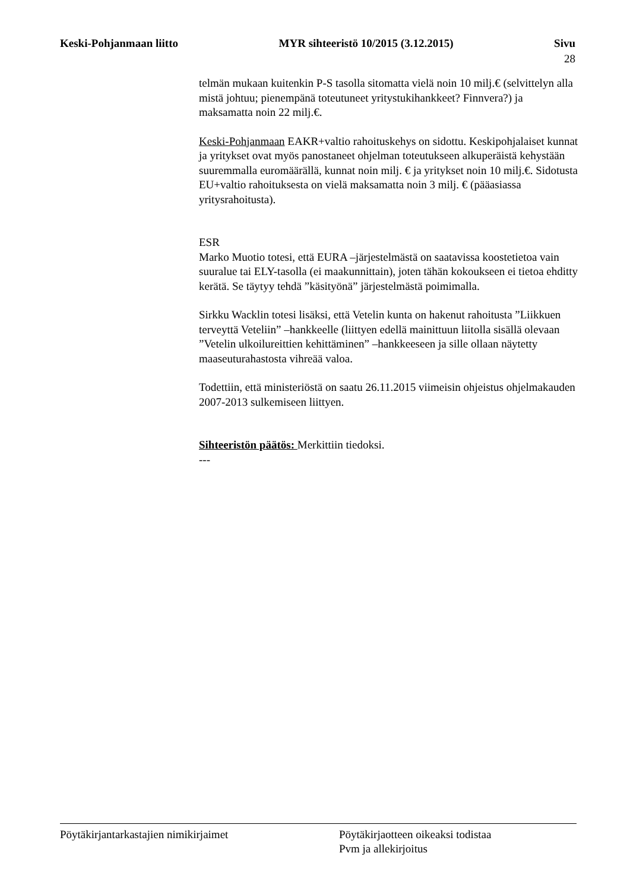Keski-Pohjanmaan liitto MYR sihteeristö 10/2015 (3.12.2015) Sivu
28
telmän mukaan kuitenkin P-S tasolla sitomatta vielä noin 10 milj.€ (selvittelyn alla mistä johtuu; pienempänä toteutuneet yritystukihankkeet? Finnvera?) ja maksamatta noin 22 milj.€.
Keski-Pohjanmaan EAKR+valtio rahoituskehys on sidottu. Keskipohjalaiset kunnat ja yritykset ovat myös panostaneet ohjelman toteutukseen alkuperäistä kehystään suuremmalla euromäärällä, kunnat noin milj. € ja yritykset noin 10 milj.€. Sidotusta EU+valtio rahoituksesta on vielä maksamatta noin 3 milj. € (pääasiassa yritysrahoitusta).
ESR
Marko Muotio totesi, että EURA –järjestelmästä on saatavissa koostetietoa vain suuralue tai ELY-tasolla (ei maakunnittain), joten tähän kokoukseen ei tietoa ehditty kerätä. Se täytyy tehdä ”käsityönä” järjestelmästä poimimalla.
Sirkku Wacklin totesi lisäksi, että Vetelin kunta on hakenut rahoitusta ”Liikkuen terveyttä Veteliin” –hankkeelle (liittyen edellä mainittuun liitolla sisällä olevaan ”Vetelin ulkoilureittien kehittäminen” –hankkeeseen ja sille ollaan näytetty maaseuturahastosta vihreää valoa.
Todettiin, että ministeriöstä on saatu 26.11.2015 viimeisin ohjeistus ohjelmakauden 2007-2013 sulkemiseen liittyen.
Sihteeristön päätös: Merkittiin tiedoksi.
---
Pöytäkirjantarkastajien nimikirjaimet Pöytäkirjaotteen oikeaksi todistaa
Pvm ja allekirjoitus